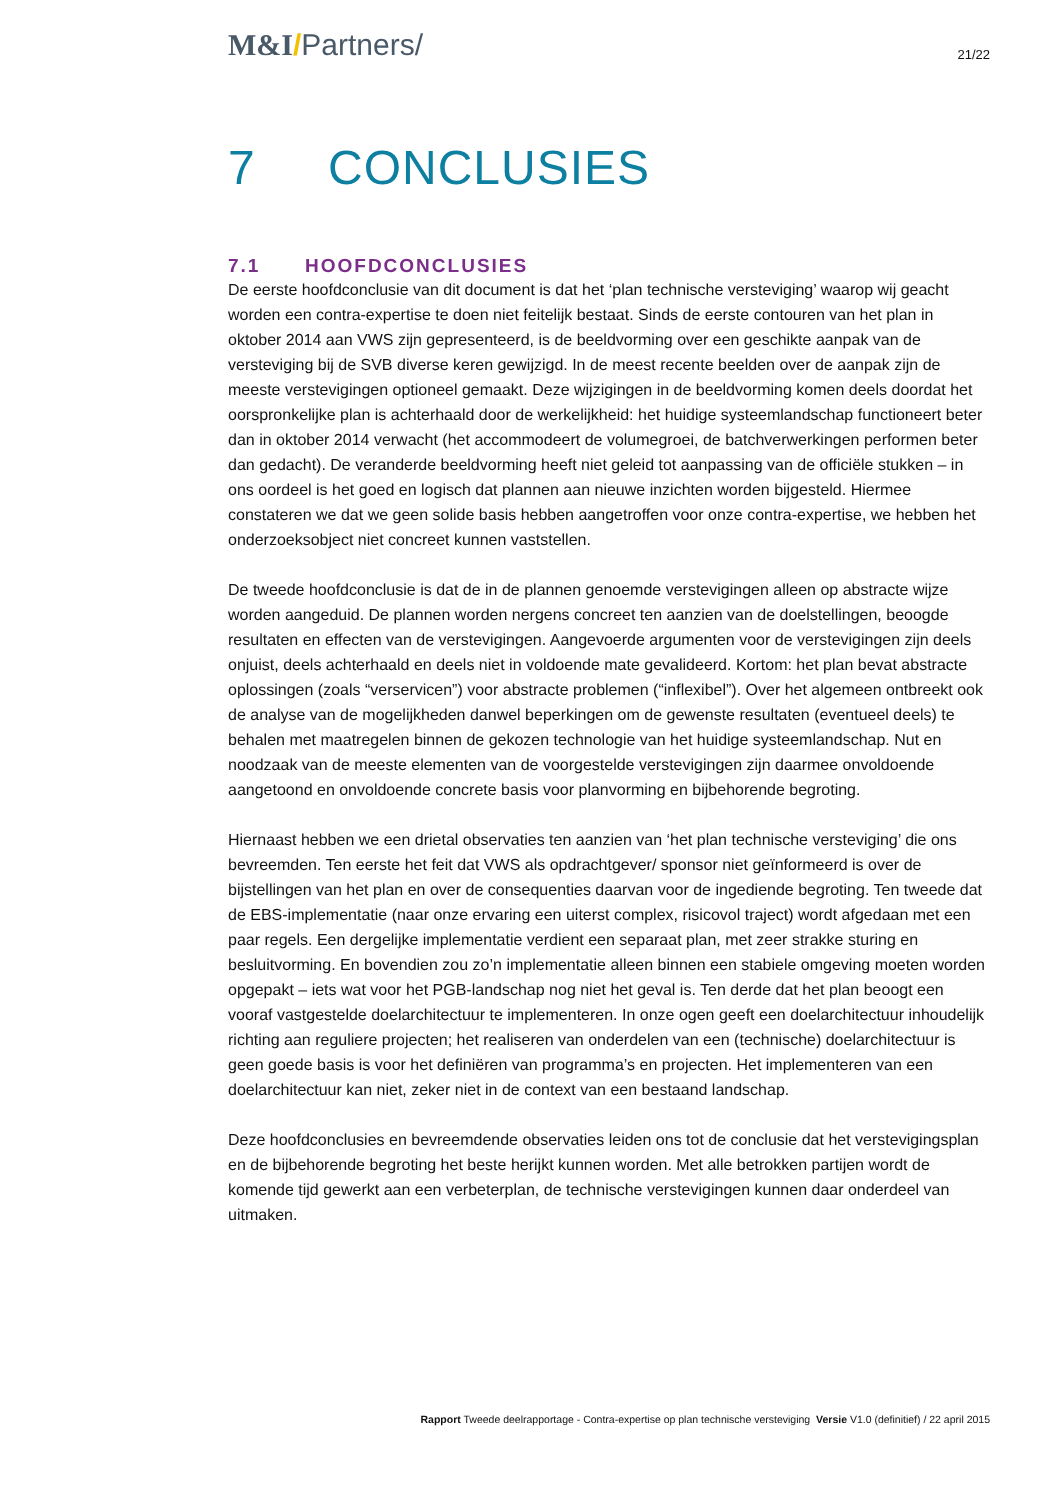M&I/Partners/
21/22
7 CONCLUSIES
7.1 HOOFDCONCLUSIES
De eerste hoofdconclusie van dit document is dat het ‘plan technische versteviging’ waarop wij geacht worden een contra-expertise te doen niet feitelijk bestaat. Sinds de eerste contouren van het plan in oktober 2014 aan VWS zijn gepresenteerd, is de beeldvorming over een geschikte aanpak van de versteviging bij de SVB diverse keren gewijzigd. In de meest recente beelden over de aanpak zijn de meeste verstevigingen optioneel gemaakt. Deze wijzigingen in de beeldvorming komen deels doordat het oorspronkelijke plan is achterhaald door de werkelijkheid: het huidige systeemlandschap functioneert beter dan in oktober 2014 verwacht (het accommodeert de volumegroei, de batchverwerkingen performen beter dan gedacht). De veranderde beeldvorming heeft niet geleid tot aanpassing van de officiële stukken – in ons oordeel is het goed en logisch dat plannen aan nieuwe inzichten worden bijgesteld. Hiermee constateren we dat we geen solide basis hebben aangetroffen voor onze contra-expertise, we hebben het onderzoeksobject niet concreet kunnen vaststellen.
De tweede hoofdconclusie is dat de in de plannen genoemde verstevigingen alleen op abstracte wijze worden aangeduid. De plannen worden nergens concreet ten aanzien van de doelstellingen, beoogde resultaten en effecten van de verstevigingen. Aangevoerde argumenten voor de verstevigingen zijn deels onjuist, deels achterhaald en deels niet in voldoende mate gevalideerd. Kortom: het plan bevat abstracte oplossingen (zoals “verservicen”) voor abstracte problemen (“inflexibel”). Over het algemeen ontbreekt ook de analyse van de mogelijkheden danwel beperkingen om de gewenste resultaten (eventueel deels) te behalen met maatregelen binnen de gekozen technologie van het huidige systeemlandschap. Nut en noodzaak van de meeste elementen van de voorgestelde verstevigingen zijn daarmee onvoldoende aangetoond en onvoldoende concrete basis voor planvorming en bijbehorende begroting.
Hiernaast hebben we een drietal observaties ten aanzien van ‘het plan technische versteviging’ die ons bevreemden. Ten eerste het feit dat VWS als opdrachtgever/ sponsor niet geïnformeerd is over de bijstellingen van het plan en over de consequenties daarvan voor de ingediende begroting. Ten tweede dat de EBS-implementatie (naar onze ervaring een uiterst complex, risicovol traject) wordt afgedaan met een paar regels. Een dergelijke implementatie verdient een separaat plan, met zeer strakke sturing en besluitvorming. En bovendien zou zo’n implementatie alleen binnen een stabiele omgeving moeten worden opgepakt – iets wat voor het PGB-landschap nog niet het geval is. Ten derde dat het plan beoogt een vooraf vastgestelde doelarchitectuur te implementeren. In onze ogen geeft een doelarchitectuur inhoudelijk richting aan reguliere projecten; het realiseren van onderdelen van een (technische) doelarchitectuur is geen goede basis is voor het definiëren van programma’s en projecten. Het implementeren van een doelarchitectuur kan niet, zeker niet in de context van een bestaand landschap.
Deze hoofdconclusies en bevreemdende observaties leiden ons tot de conclusie dat het verstevigingsplan en de bijbehorende begroting het beste herijkt kunnen worden. Met alle betrokken partijen wordt de komende tijd gewerkt aan een verbeterplan, de technische verstevigingen kunnen daar onderdeel van uitmaken.
Rapport Tweede deelrapportage - Contra-expertise op plan technische versteviging Versie V1.0 (definitief) / 22 april 2015